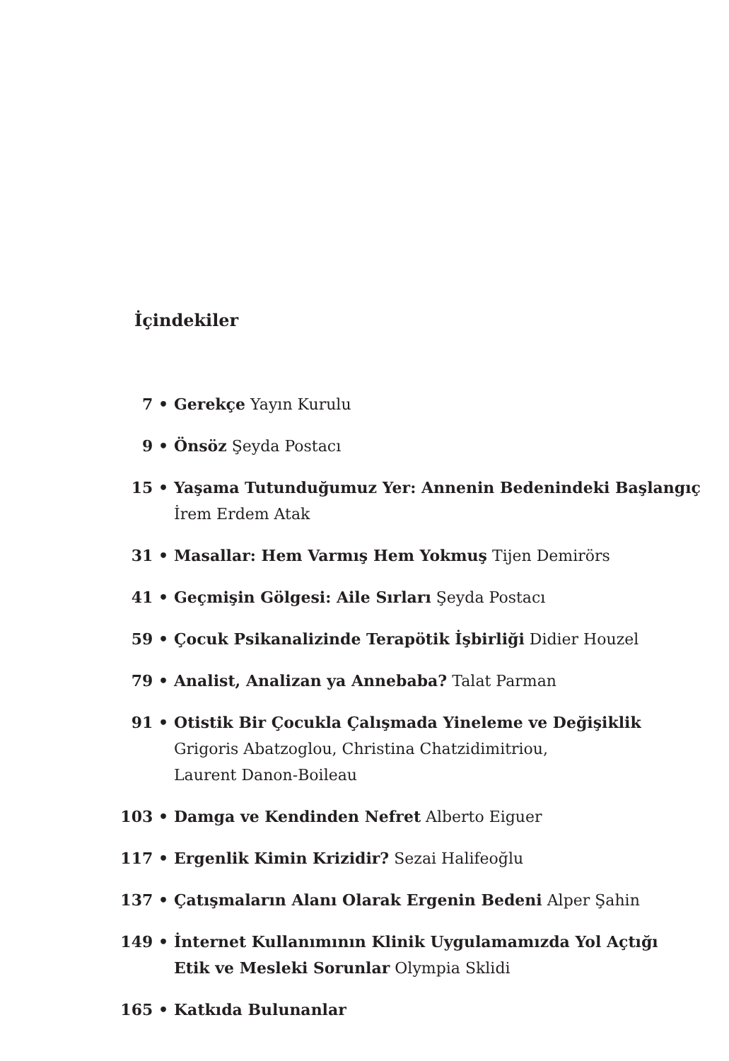İçindekiler
7 • Gerekçe Yayın Kurulu
9 • Önsöz Şeyda Postacı
15 • Yaşama Tutunduğumuz Yer: Annenin Bedenindeki Başlangıç
İrem Erdem Atak
31 • Masallar: Hem Varmış Hem Yokmuş Tijen Demirörs
41 • Geçmişin Gölgesi: Aile Sırları Şeyda Postacı
59 • Çocuk Psikanalizinde Terapötik İşbirliği Didier Houzel
79 • Analist, Analizan ya Annebaba? Talat Parman
91 • Otistik Bir Çocukla Çalışmada Yineleme ve Değişiklik
Grigoris Abatzoglou, Christina Chatzidimitriou,
Laurent Danon-Boileau
103 • Damga ve Kendinden Nefret Alberto Eiguer
117 • Ergenlik Kimin Krizidir? Sezai Halifeoğlu
137 • Çatışmaların Alanı Olarak Ergenin Bedeni Alper Şahin
149 • İnternet Kullanımının Klinik Uygulamamızda Yol Açtığı
Etik ve Mesleki Sorunlar Olympia Sklidi
165 • Katkıda Bulunanlar